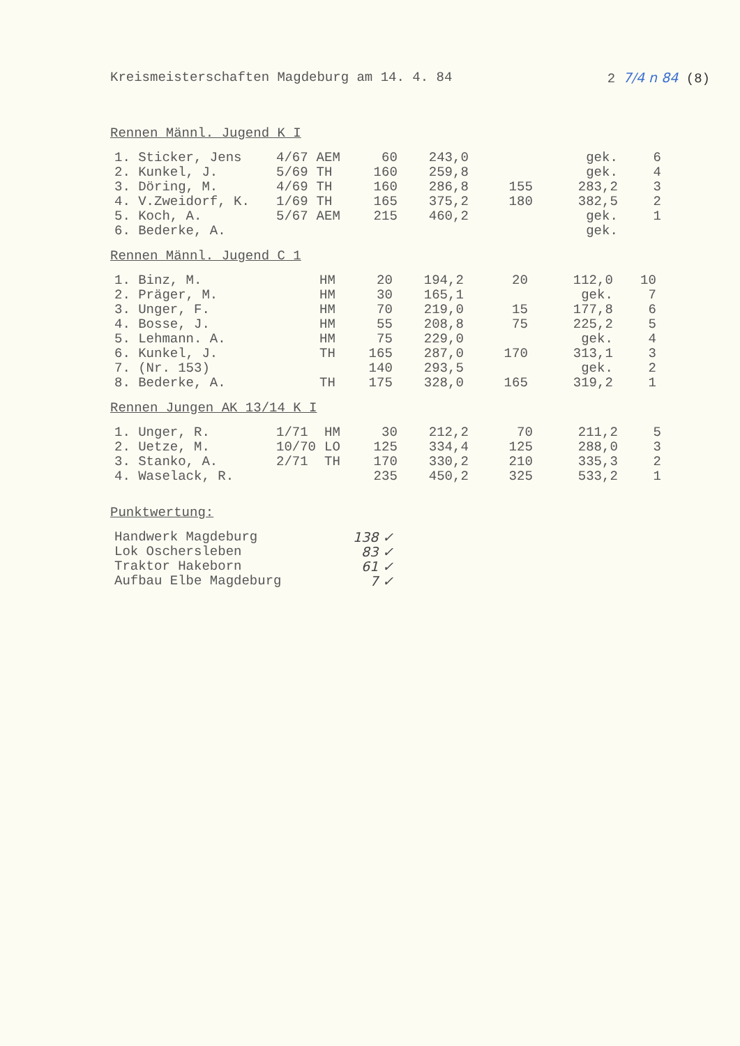Kreismeisterschaften Magdeburg am 14. 4. 84 2 7/4 n 84 (8)
Rennen Männl. Jugend K I
| 1. Sticker, Jens | 4/67 | AEM | 60 | 243,0 | | gek. | 6 |
| 2. Kunkel, J. | 5/69 | TH | 160 | 259,8 | | gek. | 4 |
| 3. Döring, M. | 4/69 | TH | 160 | 286,8 | 155 | 283,2 | 3 |
| 4. V.Zweidorf, K. | 1/69 | TH | 165 | 375,2 | 180 | 382,5 | 2 |
| 5. Koch, A. | 5/67 | AEM | 215 | 460,2 | | gek. | 1 |
| 6. Bederke, A. | | | | | | gek. | |
Rennen Männl. Jugend C 1
| 1. Binz, M. | | HM | 20 | 194,2 | 20 | 112,0 | 10 |
| 2. Präger, M. | | HM | 30 | 165,1 | | gek. | 7 |
| 3. Unger, F. | | HM | 70 | 219,0 | 15 | 177,8 | 6 |
| 4. Bosse, J. | | HM | 55 | 208,8 | 75 | 225,2 | 5 |
| 5. Lehmann. A. | | HM | 75 | 229,0 | | gek. | 4 |
| 6. Kunkel, J. | | TH | 165 | 287,0 | 170 | 313,1 | 3 |
| 7. (Nr. 153) | | | 140 | 293,5 | | gek. | 2 |
| 8. Bederke, A. | | TH | 175 | 328,0 | 165 | 319,2 | 1 |
Rennen Jungen AK 13/14 K I
| 1. Unger, R. | 1/71 | HM | 30 | 212,2 | 70 | 211,2 | 5 |
| 2. Uetze, M. | 10/70 | LO | 125 | 334,4 | 125 | 288,0 | 3 |
| 3. Stanko, A. | 2/71 | TH | 170 | 330,2 | 210 | 335,3 | 2 |
| 4. Waselack, R. | | | 235 | 450,2 | 325 | 533,2 | 1 |
Punktwertung:
| Handwerk Magdeburg | 138 ✓ |
| Lok Oschersleben | 83 ✓ |
| Traktor Hakeborn | 61 ✓ |
| Aufbau Elbe Magdeburg | 7 ✓ |